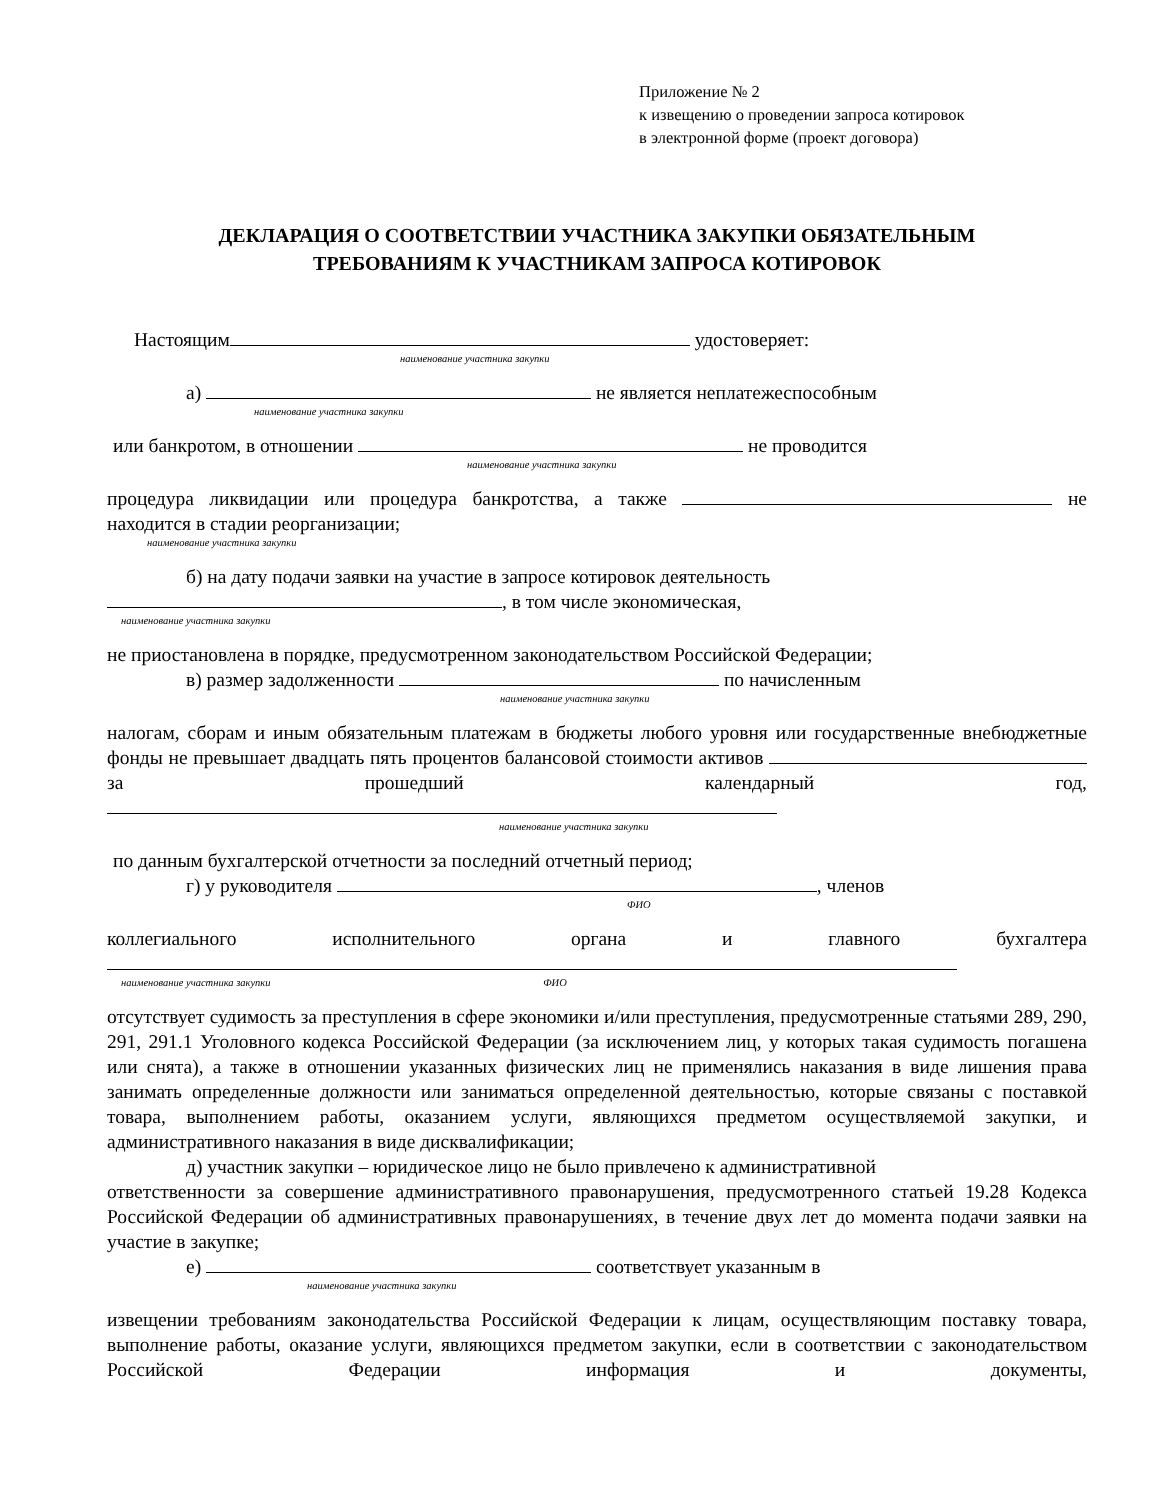Приложение № 2
к извещению о проведении запроса котировок
в электронной форме (проект договора)
ДЕКЛАРАЦИЯ О СООТВЕТСТВИИ УЧАСТНИКА ЗАКУПКИ ОБЯЗАТЕЛЬНЫМ
ТРЕБОВАНИЯМ К УЧАСТНИКАМ ЗАПРОСА КОТИРОВОК
Настоящим удостоверяет:
наименование участника закупки
а) не является неплатежеспособным
наименование участника закупки
или банкротом, в отношении не проводится
наименование участника закупки
процедура ликвидации или процедура банкротства, а также не находится в стадии реорганизации;
наименование участника закупки
б) на дату подачи заявки на участие в запросе котировок деятельность
, в том числе экономическая,
наименование участника закупки
не приостановлена в порядке, предусмотренном законодательством Российской Федерации;
в) размер задолженности по начисленным
наименование участника закупки
налогам, сборам и иным обязательным платежам в бюджеты любого уровня или государственные внебюджетные фонды не превышает двадцать пять процентов балансовой стоимости активов за прошедший календарный год,
наименование участника закупки
по данным бухгалтерской отчетности за последний отчетный период;
г) у руководителя , членов
ФИО
коллегиального исполнительного органа и главного бухгалтера
наименование участника закупки ФИО
отсутствует судимость за преступления в сфере экономики и/или преступления, предусмотренные статьями 289, 290, 291, 291.1 Уголовного кодекса Российской Федерации (за исключением лиц, у которых такая судимость погашена или снята), а также в отношении указанных физических лиц не применялись наказания в виде лишения права занимать определенные должности или заниматься определенной деятельностью, которые связаны с поставкой товара, выполнением работы, оказанием услуги, являющихся предметом осуществляемой закупки, и административного наказания в виде дисквалификации;
д) участник закупки – юридическое лицо не было привлечено к административной
ответственности за совершение административного правонарушения, предусмотренного статьей 19.28 Кодекса Российской Федерации об административных правонарушениях, в течение двух лет до момента подачи заявки на участие в закупке;
е) соответствует указанным в
наименование участника закупки
извещении требованиям законодательства Российской Федерации к лицам, осуществляющим поставку товара, выполнение работы, оказание услуги, являющихся предметом закупки, если в соответствии с законодательством Российской Федерации информация и документы,